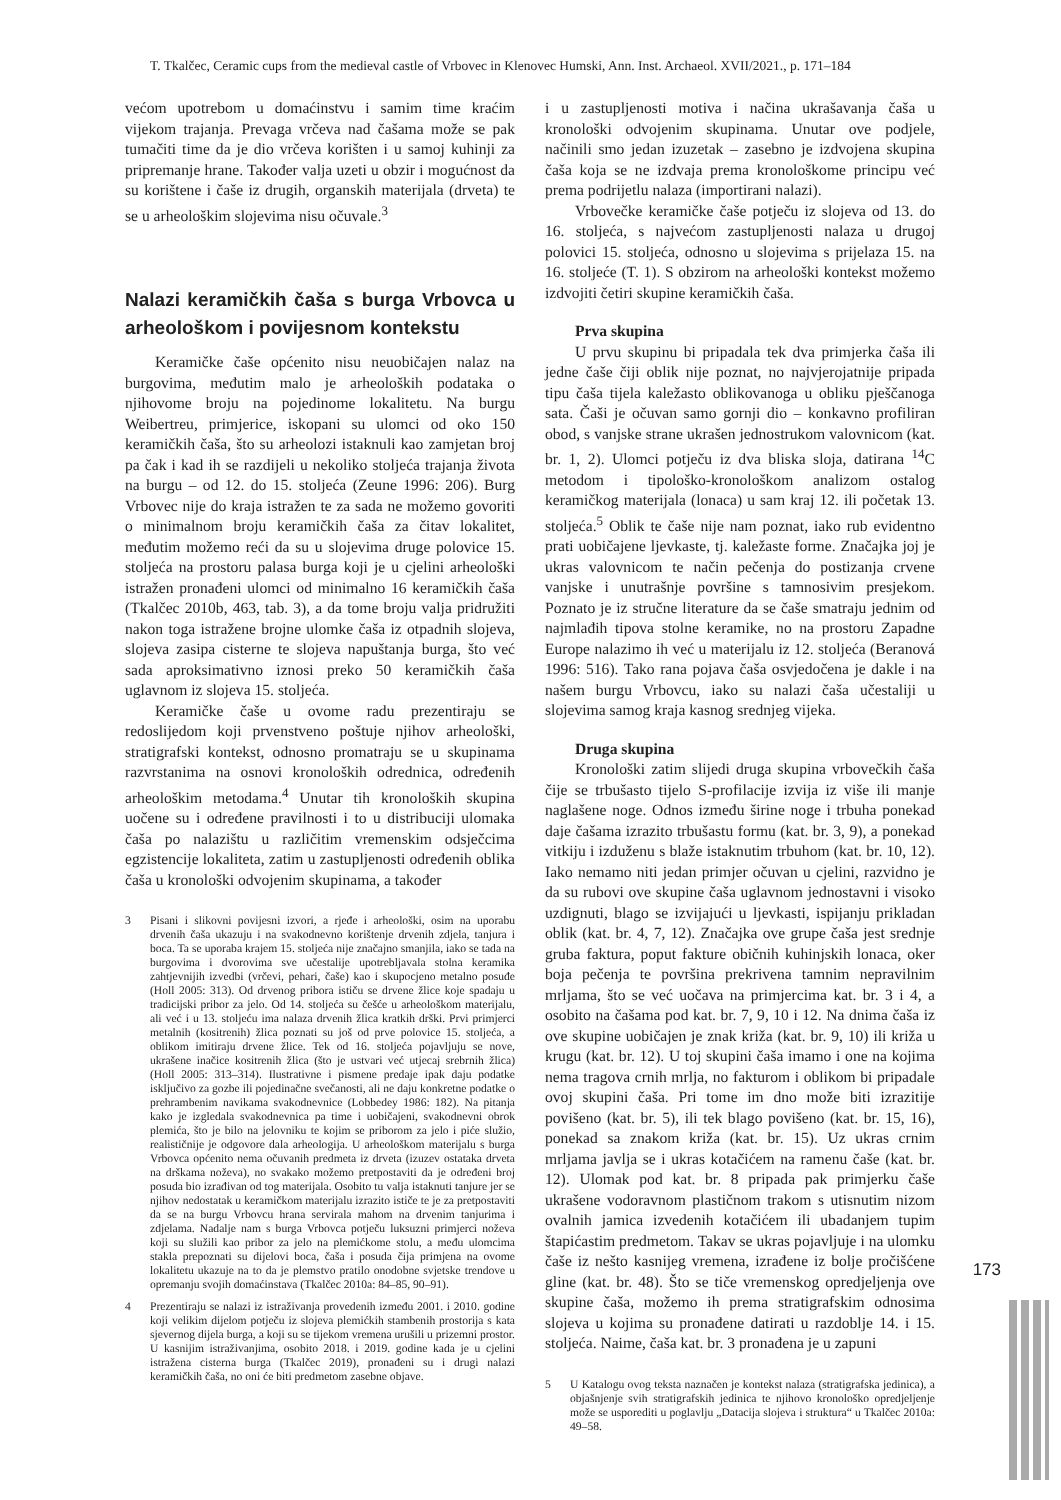T. Tkalčec, Ceramic cups from the medieval castle of Vrbovec in Klenovec Humski, Ann. Inst. Archaeol. XVII/2021., p. 171–184
većom upotrebom u domaćinstvu i samim time kraćim vijekom trajanja. Prevaga vrčeva nad čašama može se pak tumačiti time da je dio vrčeva korišten i u samoj kuhinji za pripremanje hrane. Također valja uzeti u obzir i mogućnost da su korištene i čaše iz drugih, organskih materijala (drveta) te se u arheološkim slojevima nisu očuvale.<sup>3</sup>
Nalazi keramičkih čaša s burga Vrbovca u arheološkom i povijesnom kontekstu
Keramičke čaše općenito nisu neuobičajen nalaz na burgovima, međutim malo je arheoloških podataka o njihovome broju na pojedinome lokalitetu. Na burgu Weibertreu, primjerice, iskopani su ulomci od oko 150 keramičkih čaša, što su arheolozi istaknuli kao zamjetan broj pa čak i kad ih se razdijeli u nekoliko stoljeća trajanja života na burgu – od 12. do 15. stoljeća (Zeune 1996: 206). Burg Vrbovec nije do kraja istražen te za sada ne možemo govoriti o minimalnom broju keramičkih čaša za čitav lokalitet, međutim možemo reći da su u slojevima druge polovice 15. stoljeća na prostoru palasa burga koji je u cjelini arheološki istražen pronađeni ulomci od minimalno 16 keramičkih čaša (Tkalčec 2010b, 463, tab. 3), a da tome broju valja pridružiti nakon toga istražene brojne ulomke čaša iz otpadnih slojeva, slojeva zasipa cisterne te slojeva napuštanja burga, što već sada aproksimativno iznosi preko 50 keramičkih čaša uglavnom iz slojeva 15. stoljeća.
Keramičke čaše u ovome radu prezentiraju se redoslijedom koji prvenstveno poštuje njihov arheološki, stratigrafski kontekst, odnosno promatraju se u skupinama razvrstanima na osnovi kronoloških odrednica, određenih arheološkim metodama.<sup>4</sup> Unutar tih kronoloških skupina uočene su i određene pravilnosti i to u distribuciji ulomaka čaša po nalazištu u različitim vremenskim odsječcima egzistencije lokaliteta, zatim u zastupljenosti određenih oblika čaša u kronološki odvojenim skupinama, a također
3 Pisani i slikovni povijesni izvori, a rjeđe i arheološki, osim na uporabu drvenih čaša ukazuju i na svakodnevno korištenje drvenih zdjela, tanjura i boca. Ta se uporaba krajem 15. stoljeća nije značajno smanjila, iako se tada na burgovima i dvorovima sve učestalije upotrebljavala stolna keramika zahtjevnijih izvedbi (vrčevi, pehari, čaše) kao i skupocjeno metalno posuđe (Holl 2005: 313). Od drvenog pribora ističu se drvene žlice koje spadaju u tradicijski pribor za jelo. Od 14. stoljeća su češće u arheološkom materijalu, ali već i u 13. stoljeću ima nalaza drvenih žlica kratkih drški. Prvi primjerci metalnih (kositrenih) žlica poznati su još od prve polovice 15. stoljeća, a oblikom imitiraju drvene žlice. Tek od 16. stoljeća pojavljuju se nove, ukrašene inačice kositrenih žlica (što je ustvari već utjecaj srebrnih žlica) (Holl 2005: 313–314). Ilustrativne i pismene predaje ipak daju podatke isključivo za gozbe ili pojedinačne svečanosti, ali ne daju konkretne podatke o prehrambenim navikama svakodnevnice (Lobbedey 1986: 182). Na pitanja kako je izgledala svakodnevnica pa time i uobičajeni, svakodnevni obrok plemića, što je bilo na jelovniku te kojim se priborom za jelo i piće služio, realističnije je odgovore dala arheologija. U arheološkom materijalu s burga Vrbovca općenito nema očuvanih predmeta iz drveta (izuzev ostataka drveta na drškama noževa), no svakako možemo pretpostaviti da je određeni broj posuda bio izrađivan od tog materijala. Osobito tu valja istaknuti tanjure jer se njihov nedostatak u keramičkom materijalu izrazito ističe te je za pretpostaviti da se na burgu Vrbovcu hrana servirala mahom na drvenim tanjurima i zdjelama. Nadalje nam s burga Vrbovca potječu luksuzni primjerci noževa koji su služili kao pribor za jelo na plemićkome stolu, a među ulomcima stakla prepoznati su dijelovi boca, čaša i posuda čija primjena na ovome lokalitetu ukazuje na to da je plemstvo pratilo onodobne svjetske trendove u opremanju svojih domaćinstava (Tkalčec 2010a: 84–85, 90–91).
4 Prezentiraju se nalazi iz istraživanja provedenih između 2001. i 2010. godine koji velikim dijelom potječu iz slojeva plemićkih stambenih prostorija s kata sjevernog dijela burga, a koji su se tijekom vremena urušili u prizemni prostor. U kasnijim istraživanjima, osobito 2018. i 2019. godine kada je u cjelini istražena cisterna burga (Tkalčec 2019), pronađeni su i drugi nalazi keramičkih čaša, no oni će biti predmetom zasebne objave.
i u zastupljenosti motiva i načina ukrašavanja čaša u kronološki odvojenim skupinama. Unutar ove podjele, načinili smo jedan izuzetak – zasebno je izdvojena skupina čaša koja se ne izdvaja prema kronološkome principu već prema podrijetlu nalaza (importirani nalazi).
Vrbovečke keramičke čaše potječu iz slojeva od 13. do 16. stoljeća, s najvećom zastupljenosti nalaza u drugoj polovici 15. stoljeća, odnosno u slojevima s prijelaza 15. na 16. stoljeće (T. 1). S obzirom na arheološki kontekst možemo izdvojiti četiri skupine keramičkih čaša.
Prva skupina
U prvu skupinu bi pripadala tek dva primjerka čaša ili jedne čaše čiji oblik nije poznat, no najvjerojatnije pripada tipu čaša tijela kaležasto oblikovanoga u obliku pješčanoga sata. Čaši je očuvan samo gornji dio – konkavno profiliran obod, s vanjske strane ukrašen jednostrukom valovnicom (kat. br. 1, 2). Ulomci potječu iz dva bliska sloja, datirana <sup>14</sup>C metodom i tipološko-kronološkom analizom ostalog keramičkog materijala (lonaca) u sam kraj 12. ili početak 13. stoljeća.<sup>5</sup> Oblik te čaše nije nam poznat, iako rub evidentno prati uobičajene ljevkaste, tj. kaležaste forme. Značajka joj je ukras valovnicom te način pečenja do postizanja crvene vanjske i unutrašnje površine s tamnosivim presjekom. Poznato je iz stručne literature da se čaše smatraju jednim od najmlađih tipova stolne keramike, no na prostoru Zapadne Europe nalazimo ih već u materijalu iz 12. stoljeća (Beranová 1996: 516). Tako rana pojava čaša osvjedočena je dakle i na našem burgu Vrbovcu, iako su nalazi čaša učestaliji u slojevima samog kraja kasnog srednjeg vijeka.
Druga skupina
Kronološki zatim slijedi druga skupina vrbovečkih čaša čije se trbušasto tijelo S-profilacije izvija iz više ili manje naglašene noge. Odnos između širine noge i trbuha ponekad daje čašama izrazito trbušastu formu (kat. br. 3, 9), a ponekad vitkiju i izduženu s blaže istaknutim trbuhom (kat. br. 10, 12). Iako nemamo niti jedan primjer očuvan u cjelini, razvidno je da su rubovi ove skupine čaša uglavnom jednostavni i visoko uzdignuti, blago se izvijajući u ljevkasti, ispijanju prikladan oblik (kat. br. 4, 7, 12). Značajka ove grupe čaša jest srednje gruba faktura, poput fakture običnih kuhinjskih lonaca, oker boja pečenja te površina prekrivena tamnim nepravilnim mrljama, što se već uočava na primjercima kat. br. 3 i 4, a osobito na čašama pod kat. br. 7, 9, 10 i 12. Na dnima čaša iz ove skupine uobičajen je znak križa (kat. br. 9, 10) ili križa u krugu (kat. br. 12). U toj skupini čaša imamo i one na kojima nema tragova crnih mrlja, no fakturom i oblikom bi pripadale ovoj skupini čaša. Pri tome im dno može biti izrazitije povišeno (kat. br. 5), ili tek blago povišeno (kat. br. 15, 16), ponekad sa znakom križa (kat. br. 15). Uz ukras crnim mrljama javlja se i ukras kotačićem na ramenu čaše (kat. br. 12). Ulomak pod kat. br. 8 pripada pak primjerku čaše ukrašene vodoravnom plastičnom trakom s utisnutim nizom ovalnih jamica izvedenih kotačićem ili ubadanjem tupim štapićastim predmetom. Takav se ukras pojavljuje i na ulomku čaše iz nešto kasnijeg vremena, izrađene iz bolje pročišćene gline (kat. br. 48). Što se tiče vremenskog opredjeljenja ove skupine čaša, možemo ih prema stratigrafskim odnosima slojeva u kojima su pronađene datirati u razdoblje 14. i 15. stoljeća. Naime, čaša kat. br. 3 pronađena je u zapuni
5 U Katalogu ovog teksta naznačen je kontekst nalaza (stratigrafska jedinica), a objašnjenje svih stratigrafskih jedinica te njihovo kronološko opredjeljenje može se usporediti u poglavlju „Datacija slojeva i struktura“ u Tkalčec 2010a: 49–58.
173